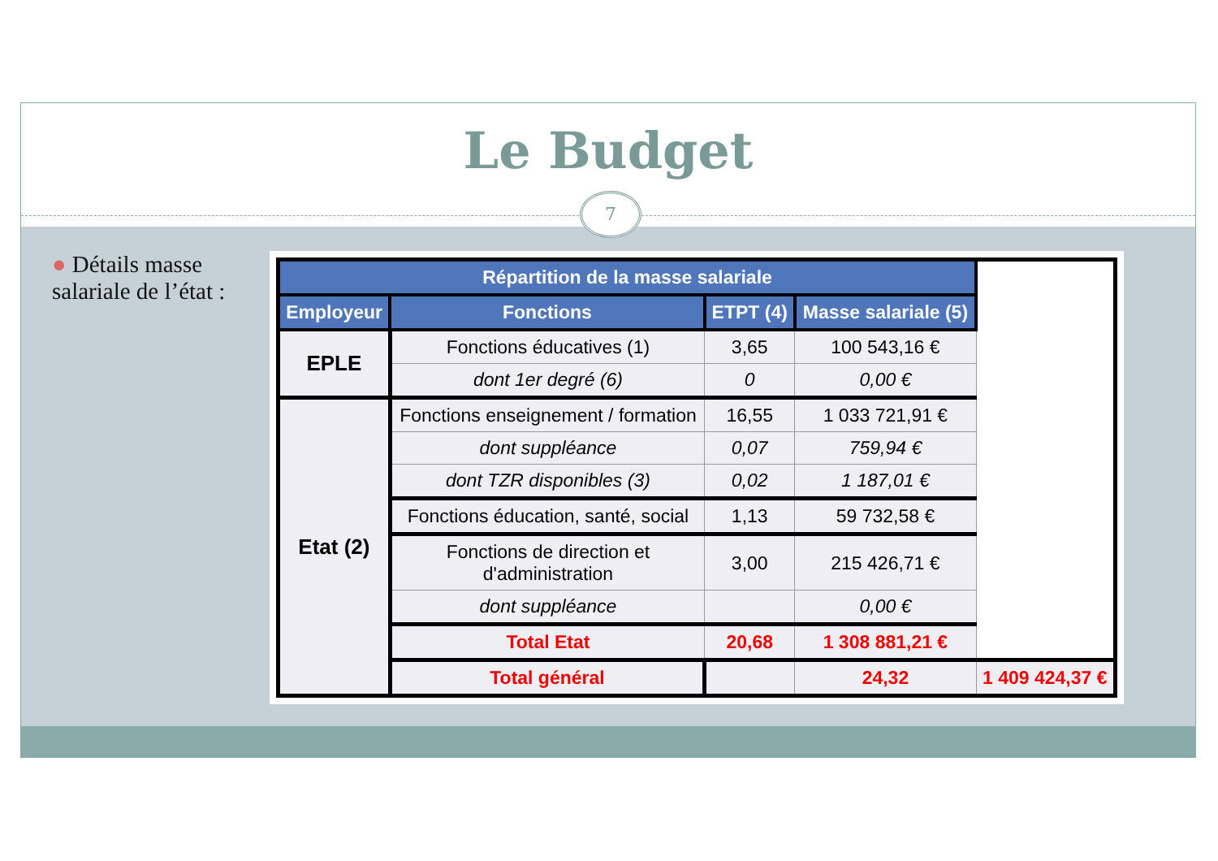Le Budget
7
● Détails masse salariale de l’état :
| Répartition de la masse salariale | | | | |
| --- | --- | --- | --- | --- |
| Employeur | Fonctions | ETPT (4) | Masse salariale (5) | |
| EPLE | Fonctions éducatives (1) | 3,65 | 100 543,16 € | |
| | dont 1er degré (6) | 0 | 0,00 € | |
| Etat (2) | Fonctions enseignement / formation | 16,55 | 1 033 721,91 € | |
| | dont suppléance | 0,07 | 759,94 € | |
| | dont TZR disponibles (3) | 0,02 | 1 187,01 € | |
| | Fonctions éducation, santé, social | 1,13 | 59 732,58 € | |
| | Fonctions de direction et d'administration | 3,00 | 215 426,71 € | |
| | dont suppléance | | 0,00 € | |
| | Total Etat | 20,68 | 1 308 881,21 € | |
| | Total général | | 24,32 | 1 409 424,37 € |